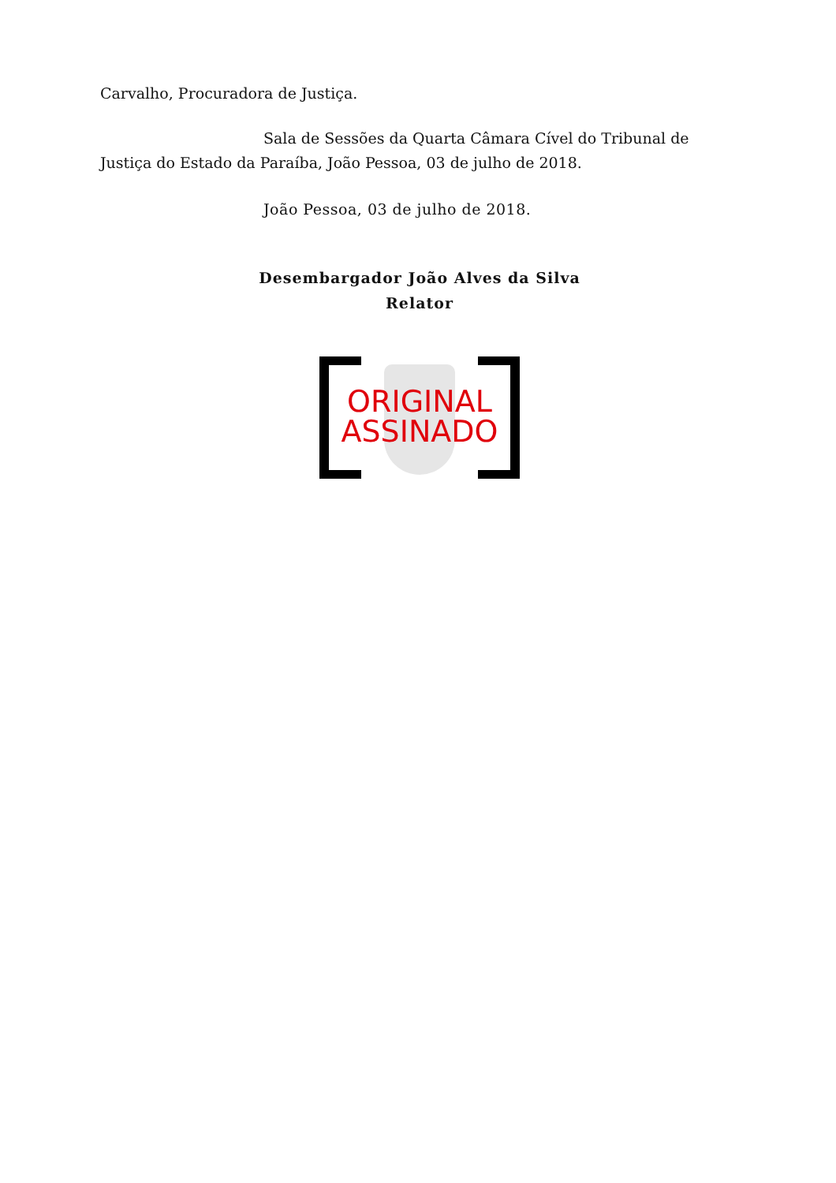Carvalho, Procuradora de Justiça.
Sala de Sessões da Quarta Câmara Cível do Tribunal de Justiça do Estado da Paraíba, João Pessoa, 03 de julho de 2018.
João Pessoa, 03 de julho de 2018.
Desembargador João Alves da Silva
Relator
ORIGINAL
ASSINADO